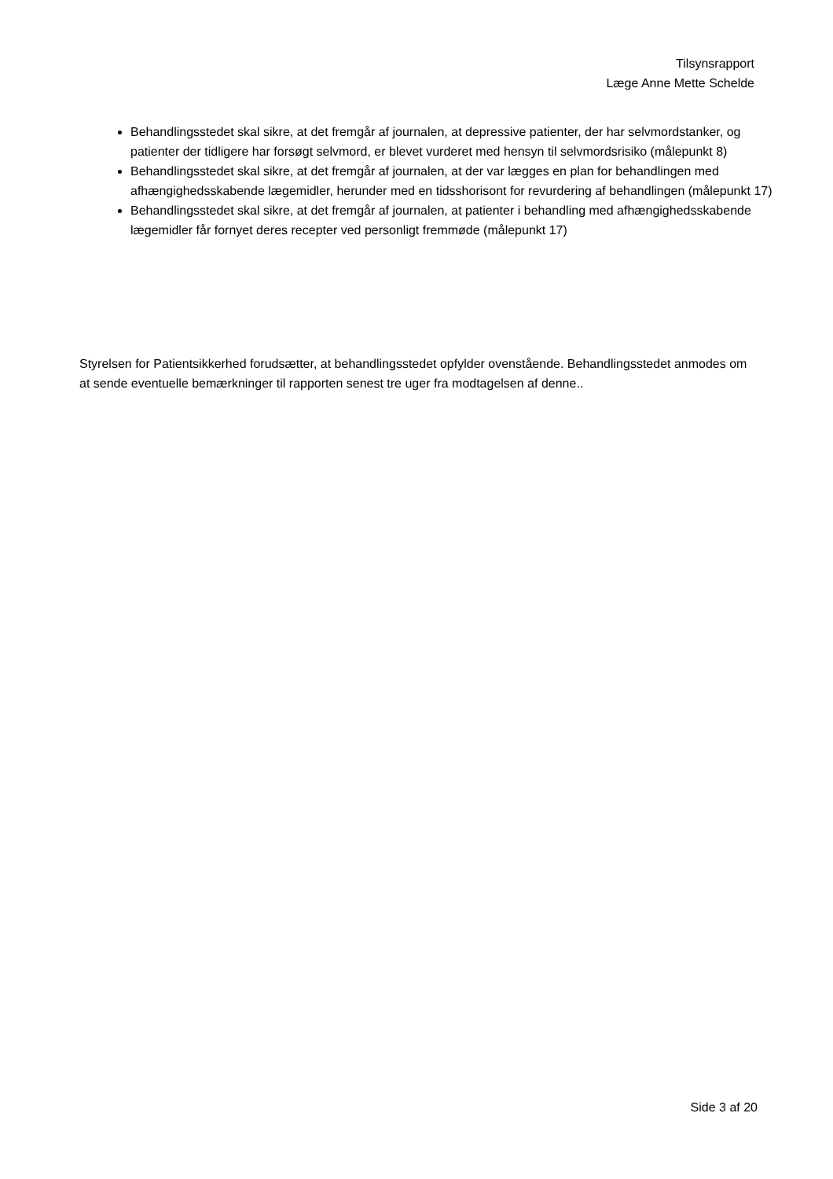Tilsynsrapport
Læge Anne Mette Schelde
Behandlingsstedet skal sikre, at det fremgår af journalen, at depressive patienter, der har selvmordstanker, og patienter der tidligere har forsøgt selvmord, er blevet vurderet med hensyn til selvmordsrisiko (målepunkt 8)
Behandlingsstedet skal sikre, at det fremgår af journalen, at der var lægges en plan for behandlingen med afhængighedsskabende lægemidler, herunder med en tidsshorisont for revurdering af behandlingen (målepunkt 17)
Behandlingsstedet skal sikre, at det fremgår af journalen, at patienter i behandling med afhængighedsskabende lægemidler får fornyet deres recepter ved personligt fremmøde (målepunkt 17)
Styrelsen for Patientsikkerhed forudsætter, at behandlingsstedet opfylder ovenstående. Behandlingsstedet anmodes om at sende eventuelle bemærkninger til rapporten senest tre uger fra modtagelsen af denne..
Side 3 af 20